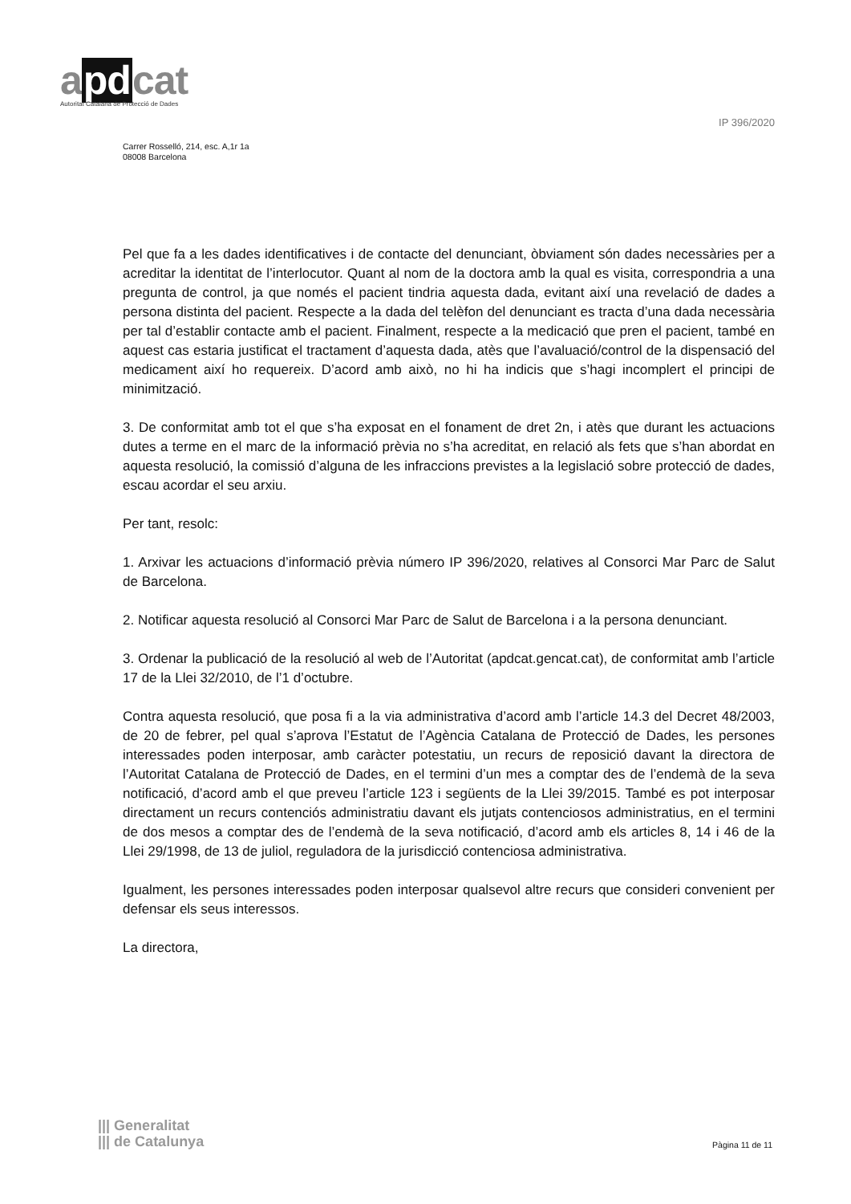apdcat
Autoritat Catalana de Protecció de Dades
IP 396/2020
Carrer Rosselló, 214, esc. A,1r 1a
08008 Barcelona
Pel que fa a les dades identificatives i de contacte del denunciant, òbviament són dades necessàries per a acreditar la identitat de l’interlocutor. Quant al nom de la doctora amb la qual es visita, correspondria a una pregunta de control, ja que només el pacient tindria aquesta dada, evitant així una revelació de dades a persona distinta del pacient. Respecte a la dada del telèfon del denunciant es tracta d’una dada necessària per tal d’establir contacte amb el pacient. Finalment, respecte a la medicació que pren el pacient, també en aquest cas estaria justificat el tractament d’aquesta dada, atès que l’avaluació/control de la dispensació del medicament així ho requereix. D’acord amb això, no hi ha indicis que s’hagi incomplert el principi de minimització.
3. De conformitat amb tot el que s’ha exposat en el fonament de dret 2n, i atès que durant les actuacions dutes a terme en el marc de la informació prèvia no s’ha acreditat, en relació als fets que s’han abordat en aquesta resolució, la comissió d’alguna de les infraccions previstes a la legislació sobre protecció de dades, escau acordar el seu arxiu.
Per tant, resolc:
1. Arxivar les actuacions d’informació prèvia número IP 396/2020, relatives al Consorci Mar Parc de Salut de Barcelona.
2. Notificar aquesta resolució al Consorci Mar Parc de Salut de Barcelona i a la persona denunciant.
3. Ordenar la publicació de la resolució al web de l’Autoritat (apdcat.gencat.cat), de conformitat amb l’article 17 de la Llei 32/2010, de l’1 d’octubre.
Contra aquesta resolució, que posa fi a la via administrativa d’acord amb l’article 14.3 del Decret 48/2003, de 20 de febrer, pel qual s’aprova l’Estatut de l’Agència Catalana de Protecció de Dades, les persones interessades poden interposar, amb caràcter potestatiu, un recurs de reposició davant la directora de l’Autoritat Catalana de Protecció de Dades, en el termini d’un mes a comptar des de l’endemà de la seva notificació, d’acord amb el que preveu l’article 123 i següents de la Llei 39/2015. També es pot interposar directament un recurs contenciós administratiu davant els jutjats contenciosos administratius, en el termini de dos mesos a comptar des de l’endemà de la seva notificació, d’acord amb els articles 8, 14 i 46 de la Llei 29/1998, de 13 de juliol, reguladora de la jurisdicció contenciosa administrativa.
Igualment, les persones interessades poden interposar qualsevol altre recurs que consideri convenient per defensar els seus interessos.
La directora,
||| Generalitat
||| de Catalunya
Pàgina 11 de 11